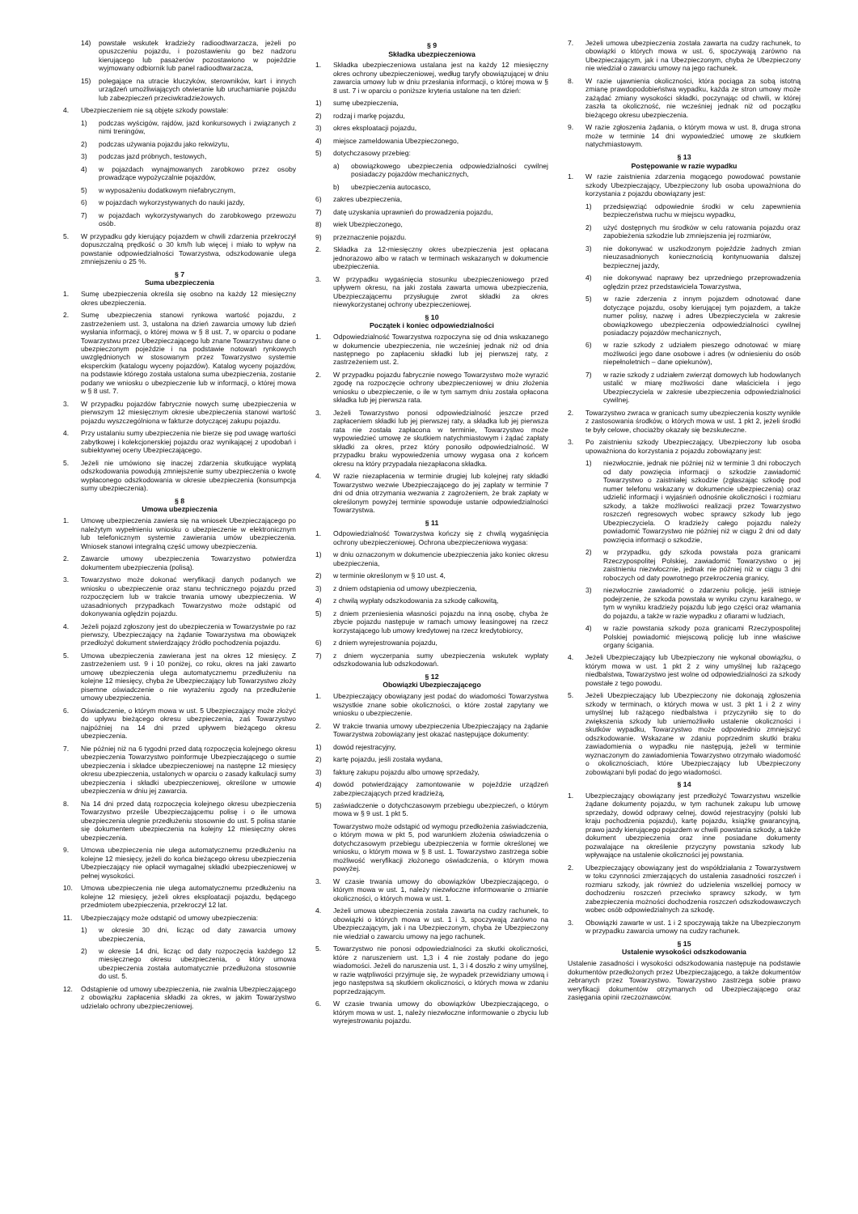14) powstałe wskutek kradzieży radioodtwarzacza, jeżeli po opuszczeniu pojazdu, i pozostawieniu go bez nadzoru kierującego lub pasażerów pozostawiono w pojeździe wyjmowany odbiornik lub panel radioodtwarzacza,
15) polegające na utracie kluczyków, sterowników, kart i innych urządzeń umożliwiających otwieranie lub uruchamianie pojazdu lub zabezpieczeń przeciwkradzieżowych.
4. Ubezpieczeniem nie są objęte szkody powstałe:
1) podczas wyścigów, rajdów, jazd konkursowych i związanych z nimi treningów,
2) podczas używania pojazdu jako rekwizytu,
3) podczas jazd próbnych, testowych,
4) w pojazdach wynajmowanych zarobkowo przez osoby prowadzące wypożyczalnie pojazdów,
5) w wyposażeniu dodatkowym niefabrycznym,
6) w pojazdach wykorzystywanych do nauki jazdy,
7) w pojazdach wykorzystywanych do zarobkowego przewozu osób.
5. W przypadku gdy kierujący pojazdem w chwili zdarzenia przekroczył dopuszczalną prędkość o 30 km/h lub więcej i miało to wpływ na powstanie odpowiedzialności Towarzystwa, odszkodowanie ulega zmniejszeniu o 25 %.
§ 7
Suma ubezpieczenia
1. Sumę ubezpieczenia określa się osobno na każdy 12 miesięczny okres ubezpieczenia.
2. Sumę ubezpieczenia stanowi rynkowa wartość pojazdu, z zastrzeżeniem ust. 3, ustalona na dzień zawarcia umowy lub dzień wysłania informacji, o której mowa w § 8 ust. 7, w oparciu o podane Towarzystwu przez Ubezpieczającego lub znane Towarzystwu dane o ubezpieczonym pojeździe i na podstawie notowań rynkowych uwzględnionych w stosowanym przez Towarzystwo systemie eksperckim (katalogu wyceny pojazdów). Katalog wyceny pojazdów, na podstawie którego została ustalona suma ubezpieczenia, zostanie podany we wniosku o ubezpieczenie lub w informacji, o której mowa w § 8 ust. 7.
3. W przypadku pojazdów fabrycznie nowych sumę ubezpieczenia w pierwszym 12 miesięcznym okresie ubezpieczenia stanowi wartość pojazdu wyszczególniona w fakturze dotyczącej zakupu pojazdu.
4. Przy ustalaniu sumy ubezpieczenia nie bierze się pod uwagę wartości zabytkowej i kolekcjonerskiej pojazdu oraz wynikającej z upodobań i subiektywnej oceny Ubezpieczającego.
5. Jeżeli nie umówiono się inaczej zdarzenia skutkujące wypłatą odszkodowania powodują zmniejszenie sumy ubezpieczenia o kwotę wypłaconego odszkodowania w okresie ubezpieczenia (konsumpcja sumy ubezpieczenia).
§ 8
Umowa ubezpieczenia
1. Umowę ubezpieczenia zawiera się na wniosek Ubezpieczającego po należytym wypełnieniu wniosku o ubezpieczenie w elektronicznym lub telefonicznym systemie zawierania umów ubezpieczenia. Wniosek stanowi integralną część umowy ubezpieczenia.
2. Zawarcie umowy ubezpieczenia Towarzystwo potwierdza dokumentem ubezpieczenia (polisą).
3. Towarzystwo może dokonać weryfikacji danych podanych we wniosku o ubezpieczenie oraz stanu technicznego pojazdu przed rozpoczęciem lub w trakcie trwania umowy ubezpieczenia. W uzasadnionych przypadkach Towarzystwo może odstąpić od dokonywania oględzin pojazdu.
4. Jeżeli pojazd zgłoszony jest do ubezpieczenia w Towarzystwie po raz pierwszy, Ubezpieczający na żądanie Towarzystwa ma obowiązek przedłożyć dokument stwierdzający źródło pochodzenia pojazdu.
5. Umowa ubezpieczenia zawierana jest na okres 12 miesięcy. Z zastrzeżeniem ust. 9 i 10 poniżej, co roku, okres na jaki zawarto umowę ubezpieczenia ulega automatycznemu przedłużeniu na kolejne 12 miesięcy, chyba że Ubezpieczający lub Towarzystwo złoży pisemne oświadczenie o nie wyrażeniu zgody na przedłużenie umowy ubezpieczenia.
6. Oświadczenie, o którym mowa w ust. 5 Ubezpieczający może złożyć do upływu bieżącego okresu ubezpieczenia, zaś Towarzystwo najpóźniej na 14 dni przed upływem bieżącego okresu ubezpieczenia.
7. Nie później niż na 6 tygodni przed datą rozpoczęcia kolejnego okresu ubezpieczenia Towarzystwo poinformuje Ubezpieczającego o sumie ubezpieczenia i składce ubezpieczeniowej na następne 12 miesięcy okresu ubezpieczenia, ustalonych w oparciu o zasady kalkulacji sumy ubezpieczenia i składki ubezpieczeniowej, określone w umowie ubezpieczenia w dniu jej zawarcia.
8. Na 14 dni przed datą rozpoczęcia kolejnego okresu ubezpieczenia Towarzystwo prześle Ubezpieczającemu polisę i o ile umowa ubezpieczenia ulegnie przedłużeniu stosownie do ust. 5 polisa stanie się dokumentem ubezpieczenia na kolejny 12 miesięczny okres ubezpieczenia.
9. Umowa ubezpieczenia nie ulega automatycznemu przedłużeniu na kolejne 12 miesięcy, jeżeli do końca bieżącego okresu ubezpieczenia Ubezpieczający nie opłacił wymagalnej składki ubezpieczeniowej w pełnej wysokości.
10. Umowa ubezpieczenia nie ulega automatycznemu przedłużeniu na kolejne 12 miesięcy, jeżeli okres eksploatacji pojazdu, będącego przedmiotem ubezpieczenia, przekroczył 12 lat.
11. Ubezpieczający może odstąpić od umowy ubezpieczenia:
1) w okresie 30 dni, licząc od daty zawarcia umowy ubezpieczenia,
2) w okresie 14 dni, licząc od daty rozpoczęcia każdego 12 miesięcznego okresu ubezpieczenia, o który umowa ubezpieczenia została automatycznie przedłużona stosownie do ust. 5.
12. Odstąpienie od umowy ubezpieczenia, nie zwalnia Ubezpieczającego z obowiązku zapłacenia składki za okres, w jakim Towarzystwo udzielało ochrony ubezpieczeniowej.
§ 9
Składka ubezpieczeniowa
1. Składka ubezpieczeniowa ustalana jest na każdy 12 miesięczny okres ochrony ubezpieczeniowej, według taryfy obowiązującej w dniu zawarcia umowy lub w dniu przesłania informacji, o której mowa w § 8 ust. 7 i w oparciu o poniższe kryteria ustalone na ten dzień:
1) sumę ubezpieczenia,
2) rodzaj i markę pojazdu,
3) okres eksploatacji pojazdu,
4) miejsce zameldowania Ubezpieczonego,
5) dotychczasowy przebieg:
a) obowiązkowego ubezpieczenia odpowiedzialności cywilnej posiadaczy pojazdów mechanicznych,
b) ubezpieczenia autocasco,
6) zakres ubezpieczenia,
7) datę uzyskania uprawnień do prowadzenia pojazdu,
8) wiek Ubezpieczonego,
9) przeznaczenie pojazdu.
2. Składka za 12-miesięczny okres ubezpieczenia jest opłacana jednorazowo albo w ratach w terminach wskazanych w dokumencie ubezpieczenia.
3. W przypadku wygaśnięcia stosunku ubezpieczeniowego przed upływem okresu, na jaki została zawarta umowa ubezpieczenia, Ubezpieczającemu przysługuje zwrot składki za okres niewykorzystanej ochrony ubezpieczeniowej.
§ 10
Początek i koniec odpowiedzialności
1. Odpowiedzialność Towarzystwa rozpoczyna się od dnia wskazanego w dokumencie ubezpieczenia, nie wcześniej jednak niż od dnia następnego po zapłaceniu składki lub jej pierwszej raty, z zastrzeżeniem ust. 2.
2. W przypadku pojazdu fabrycznie nowego Towarzystwo może wyrazić zgodę na rozpoczęcie ochrony ubezpieczeniowej w dniu złożenia wniosku o ubezpieczenie, o ile w tym samym dniu została opłacona składka lub jej pierwsza rata.
3. Jeżeli Towarzystwo ponosi odpowiedzialność jeszcze przed zapłaceniem składki lub jej pierwszej raty, a składka lub jej pierwsza rata nie została zapłacona w terminie, Towarzystwo może wypowiedzieć umowę ze skutkiem natychmiastowym i żądać zapłaty składki za okres, przez który ponosiło odpowiedzialność. W przypadku braku wypowiedzenia umowy wygasa ona z końcem okresu na który przypadała niezapłacona składka.
4. W razie niezapłacenia w terminie drugiej lub kolejnej raty składki Towarzystwo wezwie Ubezpieczającego do jej zapłaty w terminie 7 dni od dnia otrzymania wezwania z zagrożeniem, że brak zapłaty w określonym powyżej terminie spowoduje ustanie odpowiedzialności Towarzystwa.
§ 11
1. Odpowiedzialność Towarzystwa kończy się z chwilą wygaśnięcia ochrony ubezpieczeniowej. Ochrona ubezpieczeniowa wygasa:
1) w dniu oznaczonym w dokumencie ubezpieczenia jako koniec okresu ubezpieczenia,
2) w terminie określonym w § 10 ust. 4,
3) z dniem odstąpienia od umowy ubezpieczenia,
4) z chwilą wypłaty odszkodowania za szkodę całkowitą,
5) z dniem przeniesienia własności pojazdu na inną osobę, chyba że zbycie pojazdu następuje w ramach umowy leasingowej na rzecz korzystającego lub umowy kredytowej na rzecz kredytobiorcy,
6) z dniem wyrejestrowania pojazdu,
7) z dniem wyczerpania sumy ubezpieczenia wskutek wypłaty odszkodowania lub odszkodowań.
§ 12
Obowiązki Ubezpieczającego
1. Ubezpieczający obowiązany jest podać do wiadomości Towarzystwa wszystkie znane sobie okoliczności, o które został zapytany we wniosku o ubezpieczenie.
2. W trakcie trwania umowy ubezpieczenia Ubezpieczający na żądanie Towarzystwa zobowiązany jest okazać następujące dokumenty:
1) dowód rejestracyjny,
2) kartę pojazdu, jeśli została wydana,
3) fakturę zakupu pojazdu albo umowę sprzedaży,
4) dowód potwierdzający zamontowanie w pojeździe urządzeń zabezpieczających przed kradzieżą,
5) zaświadczenie o dotychczasowym przebiegu ubezpieczeń, o którym mowa w § 9 ust. 1 pkt 5.
Towarzystwo może odstąpić od wymogu przedłożenia zaświadczenia, o którym mowa w pkt 5, pod warunkiem złożenia oświadczenia o dotychczasowym przebiegu ubezpieczenia w formie określonej we wniosku, o którym mowa w § 8 ust. 1. Towarzystwo zastrzega sobie możliwość weryfikacji złożonego oświadczenia, o którym mowa powyżej.
3. W czasie trwania umowy do obowiązków Ubezpieczającego, o którym mowa w ust. 1, należy niezwłoczne informowanie o zmianie okoliczności, o których mowa w ust. 1.
4. Jeżeli umowa ubezpieczenia została zawarta na cudzy rachunek, to obowiązki o których mowa w ust. 1 i 3, spoczywają zarówno na Ubezpieczającym, jak i na Ubezpieczonym, chyba że Ubezpieczony nie wiedział o zawarciu umowy na jego rachunek.
5. Towarzystwo nie ponosi odpowiedzialności za skutki okoliczności, które z naruszeniem ust. 1,3 i 4 nie zostały podane do jego wiadomości. Jeżeli do naruszenia ust. 1, 3 i 4 doszło z winy umyślnej, w razie wątpliwości przyjmuje się, że wypadek przewidziany umową i jego następstwa są skutkiem okoliczności, o których mowa w zdaniu poprzedzającym.
6. W czasie trwania umowy do obowiązków Ubezpieczającego, o którym mowa w ust. 1, należy niezwłoczne informowanie o zbyciu lub wyrejestrowaniu pojazdu.
7. Jeżeli umowa ubezpieczenia została zawarta na cudzy rachunek, to obowiązki o których mowa w ust. 6, spoczywają zarówno na Ubezpieczającym, jak i na Ubezpieczonym, chyba że Ubezpieczony nie wiedział o zawarciu umowy na jego rachunek.
8. W razie ujawnienia okoliczności, która pociąga za sobą istotną zmianę prawdopodobieństwa wypadku, każda ze stron umowy może zażądać zmiany wysokości składki, poczynając od chwili, w której zaszła ta okoliczność, nie wcześniej jednak niż od początku bieżącego okresu ubezpieczenia.
9. W razie zgłoszenia żądania, o którym mowa w ust. 8, druga strona może w terminie 14 dni wypowiedzieć umowę ze skutkiem natychmiastowym.
§ 13
Postępowanie w razie wypadku
1. W razie zaistnienia zdarzenia mogącego powodować powstanie szkody Ubezpieczający, Ubezpieczony lub osoba upoważniona do korzystania z pojazdu obowiązany jest:
1) przedsięwziąć odpowiednie środki w celu zapewnienia bezpieczeństwa ruchu w miejscu wypadku,
2) użyć dostępnych mu środków w celu ratowania pojazdu oraz zapobieżenia szkodzie lub zmniejszenia jej rozmiarów,
3) nie dokonywać w uszkodzonym pojeździe żadnych zmian nieuzasadnionych koniecznością kontynuowania dalszej bezpiecznej jazdy,
4) nie dokonywać naprawy bez uprzedniego przeprowadzenia oględzin przez przedstawiciela Towarzystwa,
5) w razie zderzenia z innym pojazdem odnotować dane dotyczące pojazdu, osoby kierującej tym pojazdem, a także numer polisy, nazwę i adres Ubezpieczyciela w zakresie obowiązkowego ubezpieczenia odpowiedzialności cywilnej posiadaczy pojazdów mechanicznych,
6) w razie szkody z udziałem pieszego odnotować w miarę możliwości jego dane osobowe i adres (w odniesieniu do osób niepełnoletnich – dane opiekunów),
7) w razie szkody z udziałem zwierząt domowych lub hodowlanych ustalić w miarę możliwości dane właściciela i jego Ubezpieczyciela w zakresie ubezpieczenia odpowiedzialności cywilnej.
2. Towarzystwo zwraca w granicach sumy ubezpieczenia koszty wynikłe z zastosowania środków, o których mowa w ust. 1 pkt 2, jeżeli środki te były celowe, chociażby okazały się bezskuteczne.
3. Po zaistnieniu szkody Ubezpieczający, Ubezpieczony lub osoba upoważniona do korzystania z pojazdu zobowiązany jest:
1) niezwłocznie, jednak nie później niż w terminie 3 dni roboczych od daty powzięcia informacji o szkodzie zawiadomić Towarzystwo o zaistniałej szkodzie (zgłaszając szkodę pod numer telefonu wskazany w dokumencie ubezpieczenia) oraz udzielić informacji i wyjaśnień odnośnie okoliczności i rozmiaru szkody, a także możliwości realizacji przez Towarzystwo roszczeń regresowych wobec sprawcy szkody lub jego Ubezpieczyciela. O kradzieży całego pojazdu należy powiadomić Towarzystwo nie później niż w ciągu 2 dni od daty powzięcia informacji o szkodzie,
2) w przypadku, gdy szkoda powstała poza granicami Rzeczypospolitej Polskiej, zawiadomić Towarzystwo o jej zaistnieniu niezwłocznie, jednak nie później niż w ciągu 3 dni roboczych od daty powrotnego przekroczenia granicy,
3) niezwłocznie zawiadomić o zdarzeniu policję, jeśli istnieje podejrzenie, że szkoda powstała w wyniku czynu karalnego, w tym w wyniku kradzieży pojazdu lub jego części oraz włamania do pojazdu, a także w razie wypadku z ofiarami w ludziach,
4) w razie powstania szkody poza granicami Rzeczypospolitej Polskiej powiadomić miejscową policję lub inne właściwe organy ścigania.
4. Jeżeli Ubezpieczający lub Ubezpieczony nie wykonał obowiązku, o którym mowa w ust. 1 pkt 2 z winy umyślnej lub rażącego niedbalstwa, Towarzystwo jest wolne od odpowiedzialności za szkody powstałe z tego powodu.
5. Jeżeli Ubezpieczający lub Ubezpieczony nie dokonają zgłoszenia szkody w terminach, o których mowa w ust. 3 pkt 1 i 2 z winy umyślnej lub rażącego niedbalstwa i przyczyniło się to do zwiększenia szkody lub uniemożliwiło ustalenie okoliczności i skutków wypadku, Towarzystwo może odpowiednio zmniejszyć odszkodowanie. Wskazane w zdaniu poprzednim skutki braku zawiadomienia o wypadku nie następują, jeżeli w terminie wyznaczonym do zawiadomienia Towarzystwo otrzymało wiadomość o okolicznościach, które Ubezpieczający lub Ubezpieczony zobowiązani byli podać do jego wiadomości.
§ 14
1. Ubezpieczający obowiązany jest przedłożyć Towarzystwu wszelkie żądane dokumenty pojazdu, w tym rachunek zakupu lub umowę sprzedaży, dowód odprawy celnej, dowód rejestracyjny (polski lub kraju pochodzenia pojazdu), kartę pojazdu, książkę gwarancyjną, prawo jazdy kierującego pojazdem w chwili powstania szkody, a także dokument ubezpieczenia oraz inne posiadane dokumenty pozwalające na określenie przyczyny powstania szkody lub wpływające na ustalenie okoliczności jej powstania.
2. Ubezpieczający obowiązany jest do współdziałania z Towarzystwem w toku czynności zmierzających do ustalenia zasadności roszczeń i rozmiaru szkody, jak również do udzielenia wszelkiej pomocy w dochodzeniu roszczeń przeciwko sprawcy szkody, w tym zabezpieczenia możności dochodzenia roszczeń odszkodowawczych wobec osób odpowiedzialnych za szkodę.
3. Obowiązki zawarte w ust. 1 i 2 spoczywają także na Ubezpieczonym w przypadku zawarcia umowy na cudzy rachunek.
§ 15
Ustalenie wysokości odszkodowania
Ustalenie zasadności i wysokości odszkodowania następuje na podstawie dokumentów przedłożonych przez Ubezpieczającego, a także dokumentów zebranych przez Towarzystwo. Towarzystwo zastrzega sobie prawo weryfikacji dokumentów otrzymanych od Ubezpieczającego oraz zasięgania opinii rzeczoznawców.